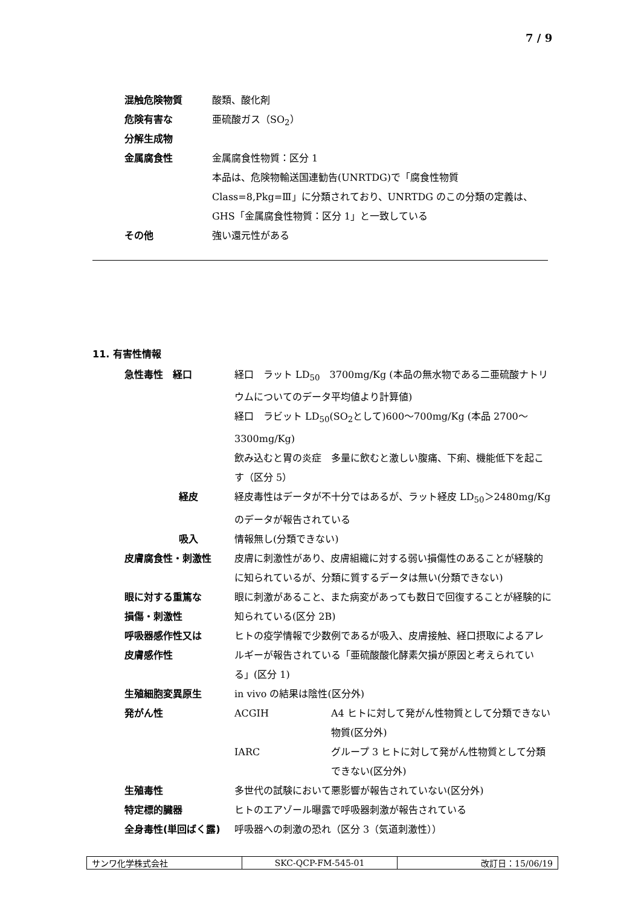7 / 9
| 混触危険物質 | 酸類、酸化剤 |
| 危険有害な 分解生成物 | 亜硫酸ガス（SO<sub>2</sub>） |
| 金属腐食性 | 金属腐食性物質：区分 1 本品は、危険物輸送国連勧告(UNRTDG)で「腐食性物質 Class=8,Pkg=Ⅲ」に分類されており、UNRTDG のこの分類の定義は、GHS「金属腐食性物質：区分 1」と一致している |
| その他 | 強い還元性がある |
11. 有害性情報
| 急性毒性 経口 | 経口 ラット LD<sub>50</sub> 3700mg/Kg (本品の無水物である二亜硫酸ナトリウムについてのデータ平均値より計算値) 経口 ラビット LD<sub>50</sub>(SO<sub>2</sub>として)600～700mg/Kg (本品 2700～3300mg/Kg) 飲み込むと胃の炎症 多量に飲むと激しい腹痛、下痢、機能低下を起こす（区分 5） |
| 経皮 | 経皮毒性はデータが不十分ではあるが、ラット経皮 LD<sub>50</sub>＞2480mg/Kg のデータが報告されている |
| 吸入 | 情報無し(分類できない) |
| 皮膚腐食性・刺激性 | 皮膚に刺激性があり、皮膚組織に対する弱い損傷性のあることが経験的に知られているが、分類に質するデータは無い(分類できない) |
| 眼に対する重篤な 損傷・刺激性 | 眼に刺激があること、また病変があっても数日で回復することが経験的に知られている(区分 2B) |
| 呼吸器感作性又は 皮膚感作性 | ヒトの疫学情報で少数例であるが吸入、皮膚接触、経口摂取によるアレルギーが報告されている「亜硫酸酸化酵素欠損が原因と考えられている」(区分 1) |
| 生殖細胞変異原生 | in vivo の結果は陰性(区分外) |
| 発がん性 | / ACGIH / A4 ヒトに対して発がん性物質として分類できない物質(区分外) / / IARC / グループ 3 ヒトに対して発がん性物質として分類できない(区分外) / |
| 生殖毒性 | 多世代の試験において悪影響が報告されていない(区分外) |
| 特定標的臓器 全身毒性(単回ばく露) | ヒトのエアゾール曝露で呼吸器刺激が報告されている 呼吸器への刺激の恐れ（区分 3（気道刺激性）） |
| サンワ化学株式会社 | SKC-QCP-FM-545-01 | 改訂日：15/06/19 |